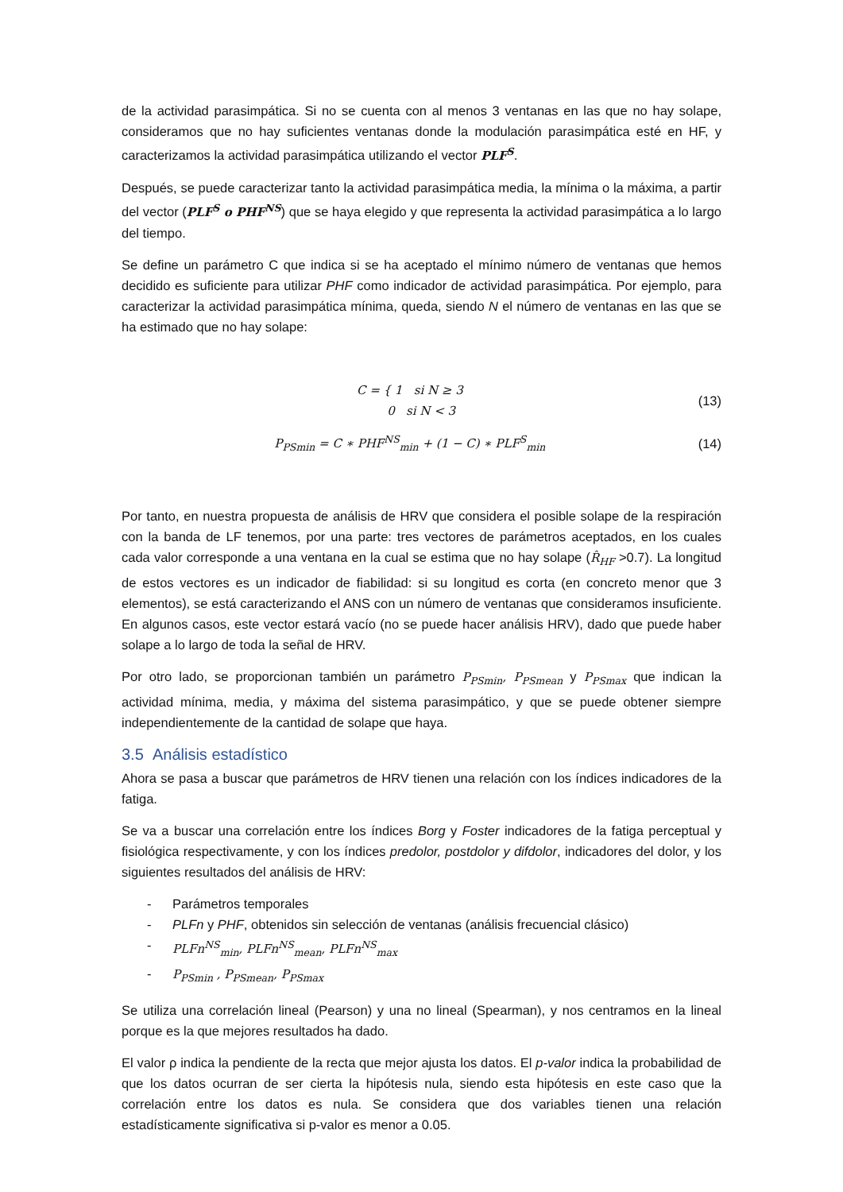de la actividad parasimpática. Si no se cuenta con al menos 3 ventanas en las que no hay solape, consideramos que no hay suficientes ventanas donde la modulación parasimpática esté en HF, y caracterizamos la actividad parasimpática utilizando el vector PLF<sup>S</sup>.
Después, se puede caracterizar tanto la actividad parasimpática media, la mínima o la máxima, a partir del vector (PLF<sup>S</sup> o PHF<sup>NS</sup>) que se haya elegido y que representa la actividad parasimpática a lo largo del tiempo.
Se define un parámetro C que indica si se ha aceptado el mínimo número de ventanas que hemos decidido es suficiente para utilizar PHF como indicador de actividad parasimpática. Por ejemplo, para caracterizar la actividad parasimpática mínima, queda, siendo N el número de ventanas en las que se ha estimado que no hay solape:
C = { 1 si N ≥ 3
0 si N < 3
(13)
P<sub>PSmin</sub> = C ∗ PHF<sup>NS</sup><sub>min</sub> + (1 − C) ∗ PLF<sup>S</sup><sub>min</sub>
(14)
Por tanto, en nuestra propuesta de análisis de HRV que considera el posible solape de la respiración con la banda de LF tenemos, por una parte: tres vectores de parámetros aceptados, en los cuales cada valor corresponde a una ventana en la cual se estima que no hay solape (R̂<sub>HF</sub> >0.7). La longitud de estos vectores es un indicador de fiabilidad: si su longitud es corta (en concreto menor que 3 elementos), se está caracterizando el ANS con un número de ventanas que consideramos insuficiente. En algunos casos, este vector estará vacío (no se puede hacer análisis HRV), dado que puede haber solape a lo largo de toda la señal de HRV.
Por otro lado, se proporcionan también un parámetro P<sub>PSmin</sub>, P<sub>PSmean</sub> y P<sub>PSmax</sub> que indican la actividad mínima, media, y máxima del sistema parasimpático, y que se puede obtener siempre independientemente de la cantidad de solape que haya.
3.5 Análisis estadístico
Ahora se pasa a buscar que parámetros de HRV tienen una relación con los índices indicadores de la fatiga.
Se va a buscar una correlación entre los índices Borg y Foster indicadores de la fatiga perceptual y fisiológica respectivamente, y con los índices predolor, postdolor y difdolor, indicadores del dolor, y los siguientes resultados del análisis de HRV:
- Parámetros temporales
- PLFn y PHF, obtenidos sin selección de ventanas (análisis frecuencial clásico)
- PLFn<sup>NS</sup><sub>min</sub>, PLFn<sup>NS</sup><sub>mean</sub>, PLFn<sup>NS</sup><sub>max</sub>
- P<sub>PSmin</sub> , P<sub>PSmean</sub>, P<sub>PSmax</sub>
Se utiliza una correlación lineal (Pearson) y una no lineal (Spearman), y nos centramos en la lineal porque es la que mejores resultados ha dado.
El valor ρ indica la pendiente de la recta que mejor ajusta los datos. El p-valor indica la probabilidad de que los datos ocurran de ser cierta la hipótesis nula, siendo esta hipótesis en este caso que la correlación entre los datos es nula. Se considera que dos variables tienen una relación estadísticamente significativa si p-valor es menor a 0.05.